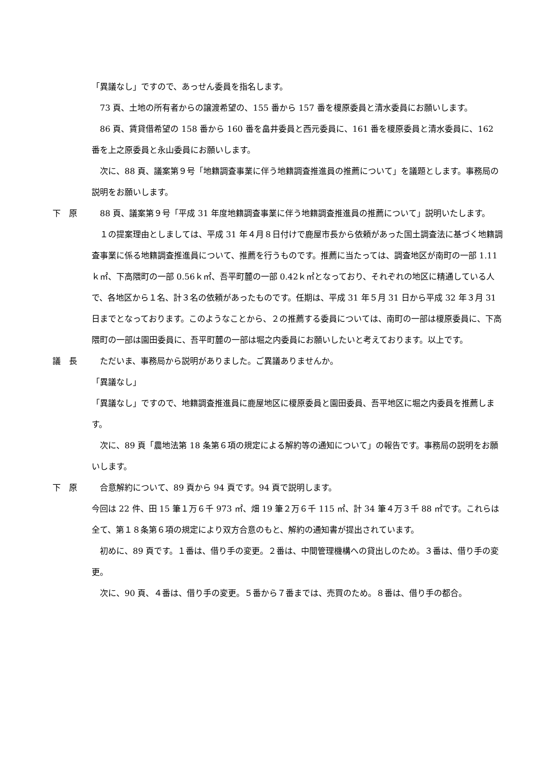「異議なし」ですので、あっせん委員を指名します。
　73 頁、土地の所有者からの譲渡希望の、155 番から 157 番を榎原委員と清水委員にお願いします。
　86 頁、賃貸借希望の 158 番から 160 番を畠井委員と西元委員に、161 番を榎原委員と清水委員に、162 番を上之原委員と永山委員にお願いします。
　次に、88 頁、議案第９号「地籍調査事業に伴う地籍調査推進員の推薦について」を議題とします。事務局の説明をお願いします。
下　原 　88 頁、議案第９号「平成 31 年度地籍調査事業に伴う地籍調査推進員の推薦について」説明いたします。
　１の提案理由としましては、平成 31 年４月８日付けで鹿屋市長から依頼があった国土調査法に基づく地籍調査事業に係る地籍調査推進員について、推薦を行うものです。推薦に当たっては、調査地区が南町の一部 1.11ｋ㎡、下高隈町の一部 0.56ｋ㎡、吾平町麓の一部 0.42ｋ㎡となっており、それぞれの地区に精通している人で、各地区から１名、計３名の依頼があったものです。任期は、平成 31 年５月 31 日から平成 32 年３月 31 日までとなっております。このようなことから、２の推薦する委員については、南町の一部は榎原委員に、下高隈町の一部は園田委員に、吾平町麓の一部は堀之内委員にお願いしたいと考えております。以上です。
議　長 　ただいま、事務局から説明がありました。ご異議ありませんか。
「異議なし」
「異議なし」ですので、地籍調査推進員に鹿屋地区に榎原委員と園田委員、吾平地区に堀之内委員を推薦します。
　次に、89 頁「農地法第 18 条第６項の規定による解約等の通知について」の報告です。事務局の説明をお願いします。
下　原 　合意解約について、89 頁から 94 頁です。94 頁で説明します。
今回は 22 件、田 15 筆１万６千 973 ㎡、畑 19 筆２万６千 115 ㎡、計 34 筆４万３千 88 ㎡です。これらは全て、第１８条第６項の規定により双方合意のもと、解約の通知書が提出されています。
　初めに、89 頁です。１番は、借り手の変更。２番は、中間管理機構への貸出しのため。３番は、借り手の変更。
　次に、90 頁、４番は、借り手の変更。５番から７番までは、売買のため。８番は、借り手の都合。